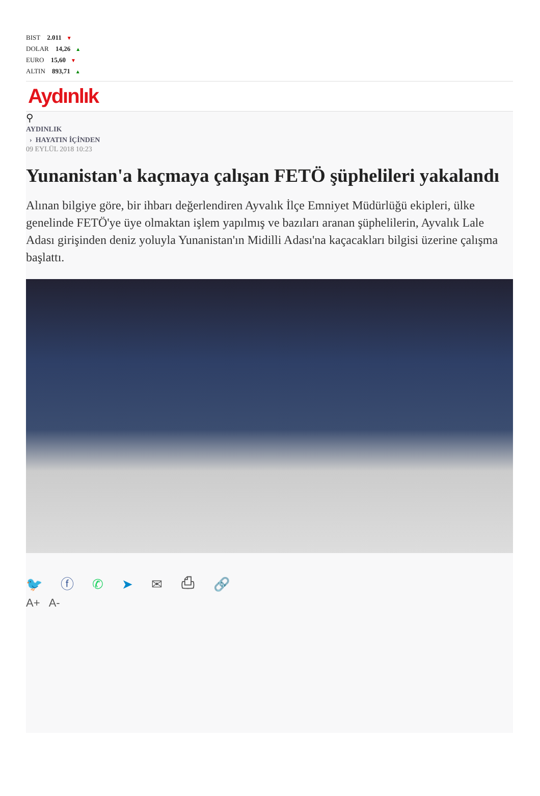BIST 2.011 ▼
DOLAR 14,26 ▲
EURO 15,60 ▼
ALTIN 893,71 ▲
Aydınlık
⚲
AYDINLIK
› HAYATIN İÇİNDEN
09 EYLÜL 2018 10:23
Yunanistan'a kaçmaya çalışan FETÖ şüphelileri yakalandı
Alınan bilgiye göre, bir ihbarı değerlendiren Ayvalık İlçe Emniyet Müdürlüğü ekipleri, ülke genelinde FETÖ'ye üye olmaktan işlem yapılmış ve bazıları aranan şüphelilerin, Ayvalık Lale Adası girişinden deniz yoluyla Yunanistan'ın Midilli Adası'na kaçacakları bilgisi üzerine çalışma başlattı.
🐦 ⓕ ✆ ➤ ✉ ⎙ 🔗
A+ A-